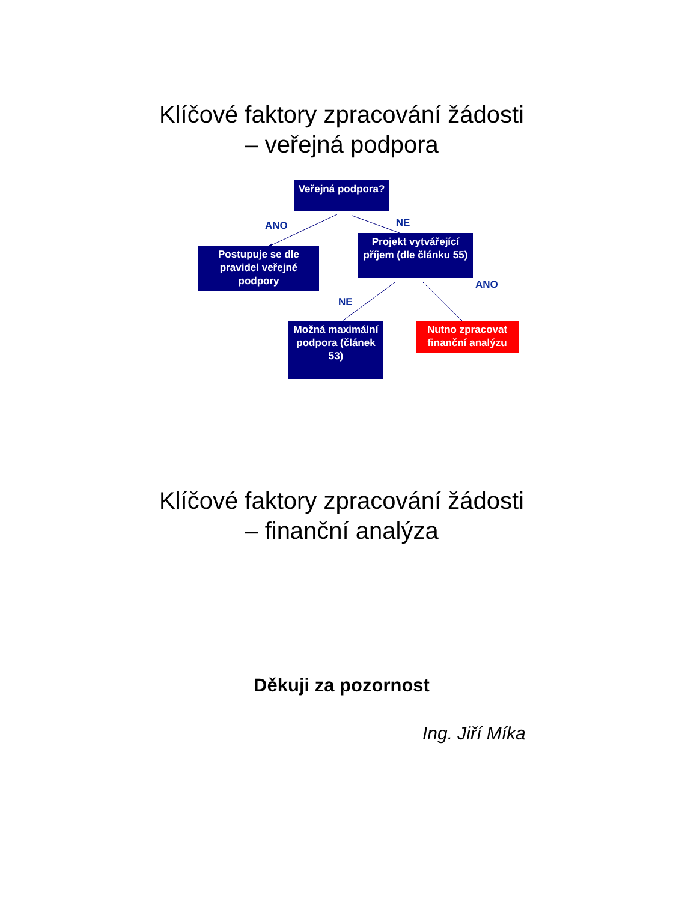Klíčové faktory zpracování žádosti
– veřejná podpora
Veřejná podpora?
ANO NE
Postupuje se dle pravidel veřejné podpory
Projekt vytvářející příjem (dle článku 55)
ANO
NE
Možná maximální podpora (článek 53)
Nutno zpracovat finanční analýzu
Klíčové faktory zpracování žádosti
– finanční analýza
Děkuji za pozornost
Ing. Jiří Míka